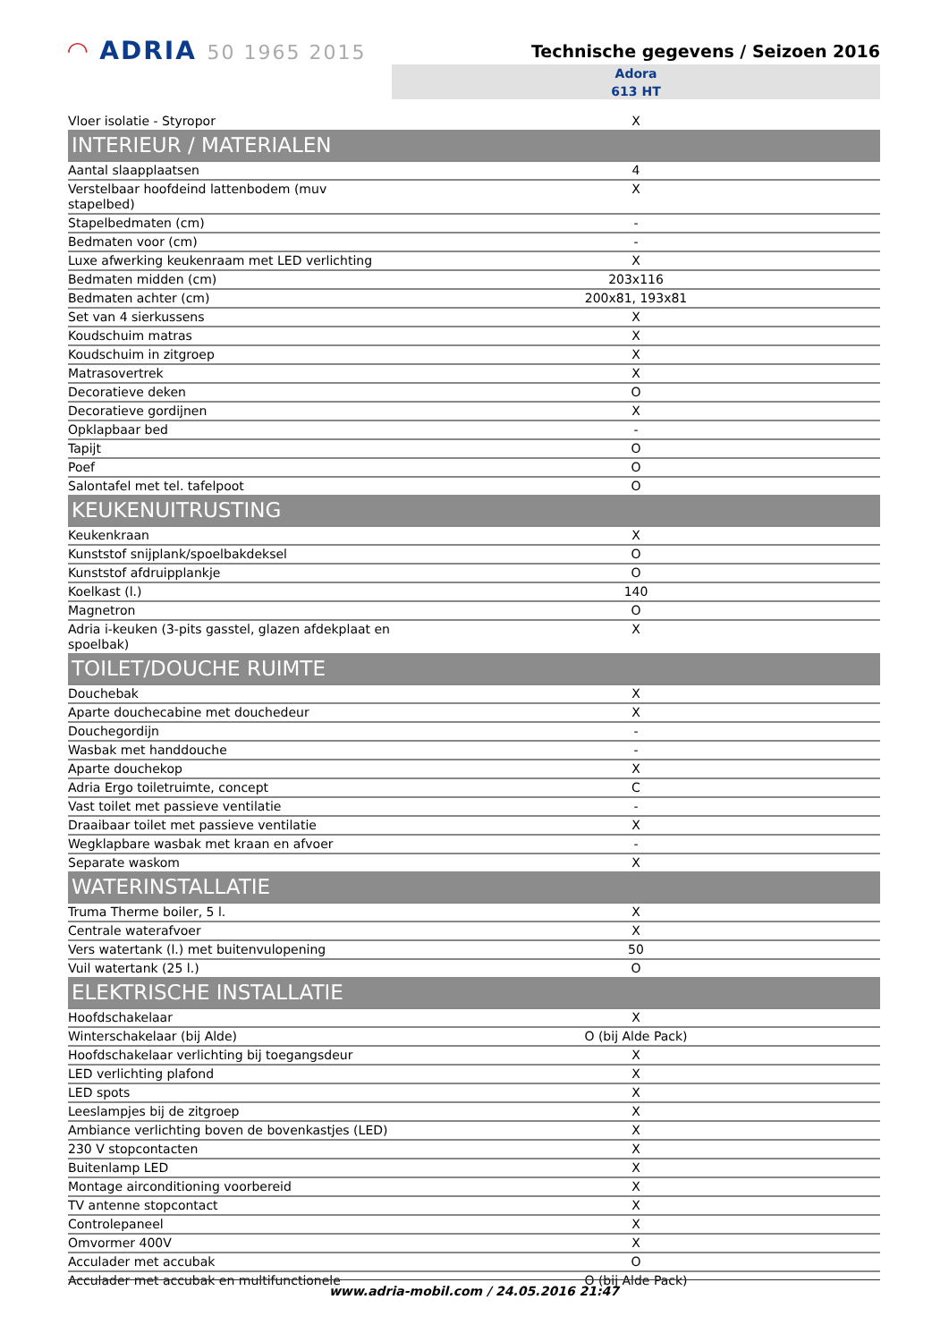◠ ADRIA 50 1965 2015
Technische gegevens / Seizoen 2016
Adora
613 HT
| Vloer isolatie - Styropor | X |
| INTERIEUR / MATERIALEN | |
| Aantal slaapplaatsen | 4 |
| Verstelbaar hoofdeind lattenbodem (muv stapelbed) | X |
| Stapelbedmaten (cm) | - |
| Bedmaten voor (cm) | - |
| Luxe afwerking keukenraam met LED verlichting | X |
| Bedmaten midden (cm) | 203x116 |
| Bedmaten achter (cm) | 200x81, 193x81 |
| Set van 4 sierkussens | X |
| Koudschuim matras | X |
| Koudschuim in zitgroep | X |
| Matrasovertrek | X |
| Decoratieve deken | O |
| Decoratieve gordijnen | X |
| Opklapbaar bed | - |
| Tapijt | O |
| Poef | O |
| Salontafel met tel. tafelpoot | O |
| KEUKENUITRUSTING | |
| Keukenkraan | X |
| Kunststof snijplank/spoelbakdeksel | O |
| Kunststof afdruipplankje | O |
| Koelkast (l.) | 140 |
| Magnetron | O |
| Adria i-keuken (3-pits gasstel, glazen afdekplaat en spoelbak) | X |
| TOILET/DOUCHE RUIMTE | |
| Douchebak | X |
| Aparte douchecabine met douchedeur | X |
| Douchegordijn | - |
| Wasbak met handdouche | - |
| Aparte douchekop | X |
| Adria Ergo toiletruimte, concept | C |
| Vast toilet met passieve ventilatie | - |
| Draaibaar toilet met passieve ventilatie | X |
| Wegklapbare wasbak met kraan en afvoer | - |
| Separate waskom | X |
| WATERINSTALLATIE | |
| Truma Therme boiler, 5 l. | X |
| Centrale waterafvoer | X |
| Vers watertank (l.) met buitenvulopening | 50 |
| Vuil watertank (25 l.) | O |
| ELEKTRISCHE INSTALLATIE | |
| Hoofdschakelaar | X |
| Winterschakelaar (bij Alde) | O (bij Alde Pack) |
| Hoofdschakelaar verlichting bij toegangsdeur | X |
| LED verlichting plafond | X |
| LED spots | X |
| Leeslampjes bij de zitgroep | X |
| Ambiance verlichting boven de bovenkastjes (LED) | X |
| 230 V stopcontacten | X |
| Buitenlamp LED | X |
| Montage airconditioning voorbereid | X |
| TV antenne stopcontact | X |
| Controlepaneel | X |
| Omvormer 400V | X |
| Acculader met accubak | O |
| Acculader met accubak en multifunctionele | O (bij Alde Pack) |
www.adria-mobil.com / 24.05.2016 21:47